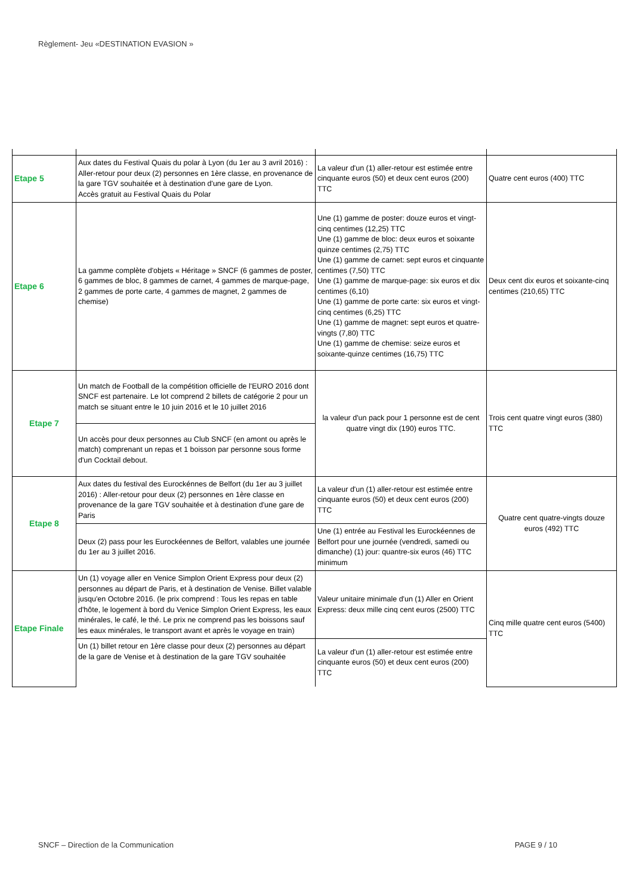Règlement- Jeu «DESTINATION EVASION »
| Etape 5 | Aux dates du Festival Quais du polar à Lyon (du 1er au 3 avril 2016) : Aller-retour pour deux (2) personnes en 1ère classe, en provenance de la gare TGV souhaitée et à destination d'une gare de Lyon. Accès gratuit au Festival Quais du Polar | La valeur d'un (1) aller-retour est estimée entre cinquante euros (50) et deux cent euros (200) TTC | Quatre cent euros (400) TTC |
| Etape 6 | La gamme complète d'objets « Héritage » SNCF (6 gammes de poster, 6 gammes de bloc, 8 gammes de carnet, 4 gammes de marque-page, 2 gammes de porte carte, 4 gammes de magnet, 2 gammes de chemise) | Une (1) gamme de poster: douze euros et vingt-cinq centimes (12,25) TTC Une (1) gamme de bloc: deux euros et soixante quinze centimes (2,75) TTC Une (1) gamme de carnet: sept euros et cinquante centimes (7,50) TTC Une (1) gamme de marque-page: six euros et dix centimes (6,10) Une (1) gamme de porte carte: six euros et vingt-cinq centimes (6,25) TTC Une (1) gamme de magnet: sept euros et quatre-vingts (7,80) TTC Une (1) gamme de chemise: seize euros et soixante-quinze centimes (16,75) TTC | Deux cent dix euros et soixante-cinq centimes (210,65) TTC |
| Etape 7 | Un match de Football de la compétition officielle de l'EURO 2016 dont SNCF est partenaire. Le lot comprend 2 billets de catégorie 2 pour un match se situant entre le 10 juin 2016 et le 10 juillet 2016 | la valeur d'un pack pour 1 personne est de cent quatre vingt dix (190) euros TTC. | Trois cent quatre vingt euros (380) TTC |
| | Un accès pour deux personnes au Club SNCF (en amont ou après le match) comprenant un repas et 1 boisson par personne sous forme d'un Cocktail debout. | | |
| Etape 8 | Aux dates du festival des Eurockénnes de Belfort (du 1er au 3 juillet 2016) : Aller-retour pour deux (2) personnes en 1ère classe en provenance de la gare TGV souhaitée et à destination d'une gare de Paris | La valeur d'un (1) aller-retour est estimée entre cinquante euros (50) et deux cent euros (200) TTC | Quatre cent quatre-vingts douze euros (492) TTC |
| | Deux (2) pass pour les Eurockéennes de Belfort, valables une journée du 1er au 3 juillet 2016. | Une (1) entrée au Festival les Eurockéennes de Belfort pour une journée (vendredi, samedi ou dimanche) (1) jour: quantre-six euros (46) TTC minimum | |
| Etape Finale | Un (1) voyage aller en Venice Simplon Orient Express pour deux (2) personnes au départ de Paris, et à destination de Venise. Billet valable jusqu'en Octobre 2016. (le prix comprend : Tous les repas en table d'hôte, le logement à bord du Venice Simplon Orient Express, les eaux minérales, le café, le thé. Le prix ne comprend pas les boissons sauf les eaux minérales, le transport avant et après le voyage en train) | Valeur unitaire minimale d'un (1) Aller en Orient Express: deux mille cinq cent euros (2500) TTC | Cinq mille quatre cent euros (5400) TTC |
| | Un (1) billet retour en 1ère classe pour deux (2) personnes au départ de la gare de Venise et à destination de la gare TGV souhaitée | La valeur d'un (1) aller-retour est estimée entre cinquante euros (50) et deux cent euros (200) TTC | |
SNCF – Direction de la Communication PAGE 9 / 10